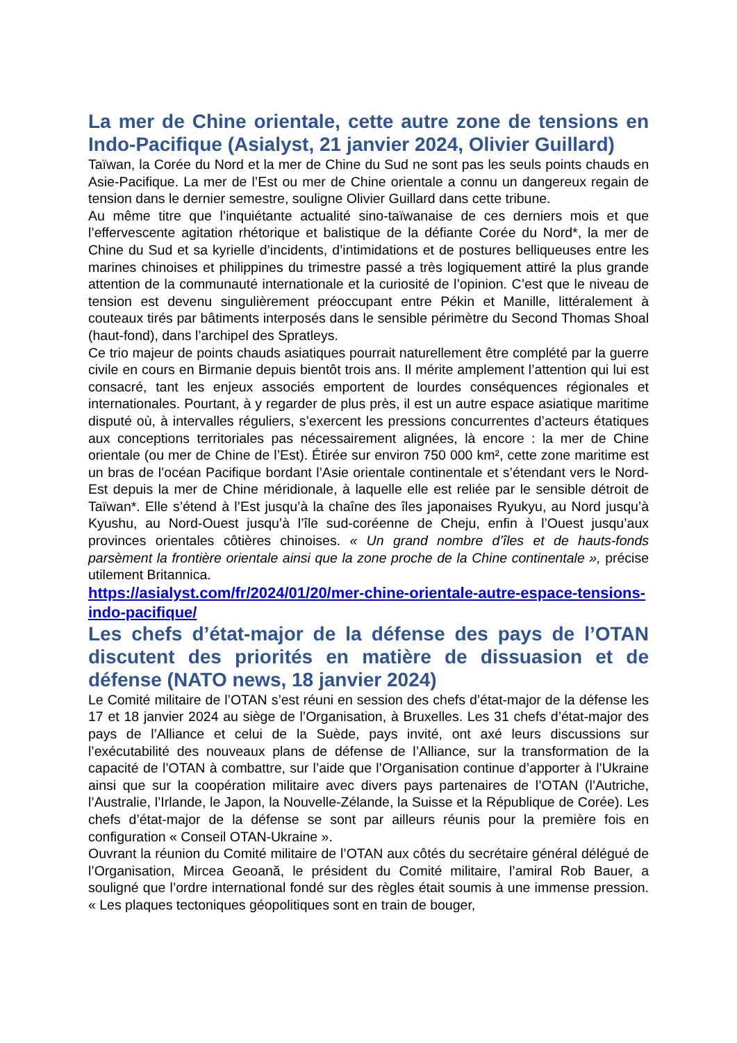La mer de Chine orientale, cette autre zone de tensions en Indo-Pacifique (Asialyst, 21 janvier 2024, Olivier Guillard)
Taïwan, la Corée du Nord et la mer de Chine du Sud ne sont pas les seuls points chauds en Asie-Pacifique. La mer de l’Est ou mer de Chine orientale a connu un dangereux regain de tension dans le dernier semestre, souligne Olivier Guillard dans cette tribune.
Au même titre que l’inquiétante actualité sino-taïwanaise de ces derniers mois et que l’effervescente agitation rhétorique et balistique de la défiante Corée du Nord*, la mer de Chine du Sud et sa kyrielle d’incidents, d’intimidations et de postures belliqueuses entre les marines chinoises et philippines du trimestre passé a très logiquement attiré la plus grande attention de la communauté internationale et la curiosité de l’opinion. C’est que le niveau de tension est devenu singulièrement préoccupant entre Pékin et Manille, littéralement à couteaux tirés par bâtiments interposés dans le sensible périmètre du Second Thomas Shoal (haut-fond), dans l’archipel des Spratleys.
Ce trio majeur de points chauds asiatiques pourrait naturellement être complété par la guerre civile en cours en Birmanie depuis bientôt trois ans. Il mérite amplement l’attention qui lui est consacré, tant les enjeux associés emportent de lourdes conséquences régionales et internationales. Pourtant, à y regarder de plus près, il est un autre espace asiatique maritime disputé où, à intervalles réguliers, s’exercent les pressions concurrentes d’acteurs étatiques aux conceptions territoriales pas nécessairement alignées, là encore : la mer de Chine orientale (ou mer de Chine de l’Est). Étirée sur environ 750 000 km², cette zone maritime est un bras de l’océan Pacifique bordant l’Asie orientale continentale et s’étendant vers le Nord-Est depuis la mer de Chine méridionale, à laquelle elle est reliée par le sensible détroit de Taïwan*. Elle s’étend à l’Est jusqu’à la chaîne des îles japonaises Ryukyu, au Nord jusqu’à Kyushu, au Nord-Ouest jusqu’à l’île sud-coréenne de Cheju, enfin à l’Ouest jusqu’aux provinces orientales côtières chinoises. « Un grand nombre d’îles et de hauts-fonds parsèment la frontière orientale ainsi que la zone proche de la Chine continentale », précise utilement Britannica.
https://asialyst.com/fr/2024/01/20/mer-chine-orientale-autre-espace-tensions-indo-pacifique/
Les chefs d’état-major de la défense des pays de l’OTAN discutent des priorités en matière de dissuasion et de défense (NATO news, 18 janvier 2024)
Le Comité militaire de l’OTAN s’est réuni en session des chefs d’état-major de la défense les 17 et 18 janvier 2024 au siège de l’Organisation, à Bruxelles. Les 31 chefs d’état-major des pays de l’Alliance et celui de la Suède, pays invité, ont axé leurs discussions sur l’exécutabilité des nouveaux plans de défense de l’Alliance, sur la transformation de la capacité de l’OTAN à combattre, sur l’aide que l’Organisation continue d’apporter à l’Ukraine ainsi que sur la coopération militaire avec divers pays partenaires de l’OTAN (l’Autriche, l’Australie, l’Irlande, le Japon, la Nouvelle-Zélande, la Suisse et la République de Corée). Les chefs d’état-major de la défense se sont par ailleurs réunis pour la première fois en configuration « Conseil OTAN-Ukraine ».
Ouvrant la réunion du Comité militaire de l’OTAN aux côtés du secrétaire général délégué de l’Organisation, Mircea Geoană, le président du Comité militaire, l’amiral Rob Bauer, a souligné que l’ordre international fondé sur des règles était soumis à une immense pression. « Les plaques tectoniques géopolitiques sont en train de bouger,